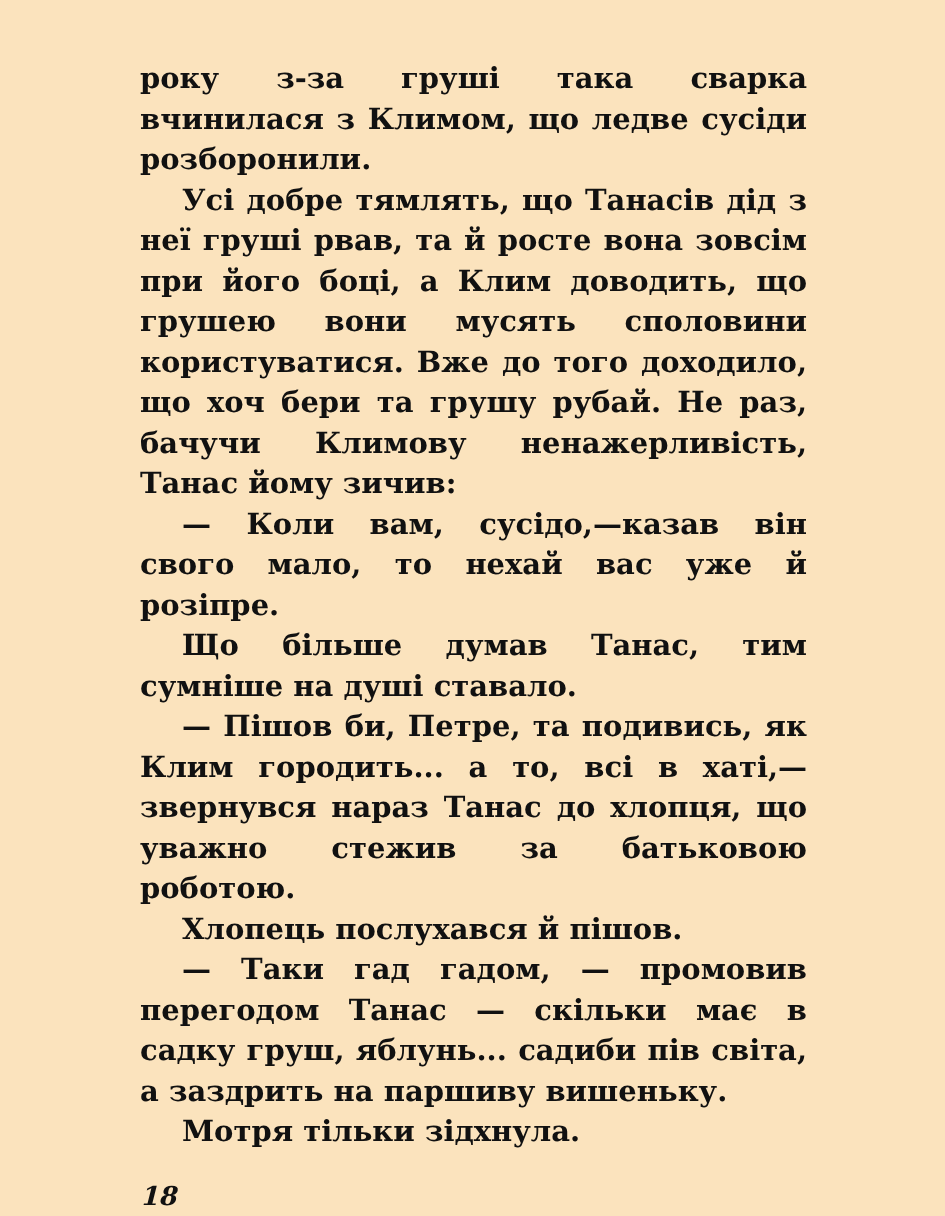року з-за груші така сварка вчинилася з Климом, що ледве сусіди розборонили.
Усі добре тямлять, що Танасів дід з неї груші рвав, та й росте вона зовсім при його боці, а Клим доводить, що грушею вони мусять споловини користуватися. Вже до того доходило, що хоч бери та грушу рубай. Не раз, бачучи Климову ненажерливість, Танас йому зичив:
— Коли вам, сусідо,—казав він свого мало, то нехай вас уже й розіпре.
Що більше думав Танас, тим сумніше на душі ставало.
— Пішов би, Петре, та подивись, як Клим городить... а то, всі в хаті,— звернувся нараз Танас до хлопця, що уважно стежив за батьковою роботою.
Хлопець послухався й пішов.
— Таки гад гадом, — промовив перегодом Танас — скільки має в садку груш, яблунь... садиби пів світа, а заздрить на паршиву вишеньку.
Мотря тільки зідхнула.
18